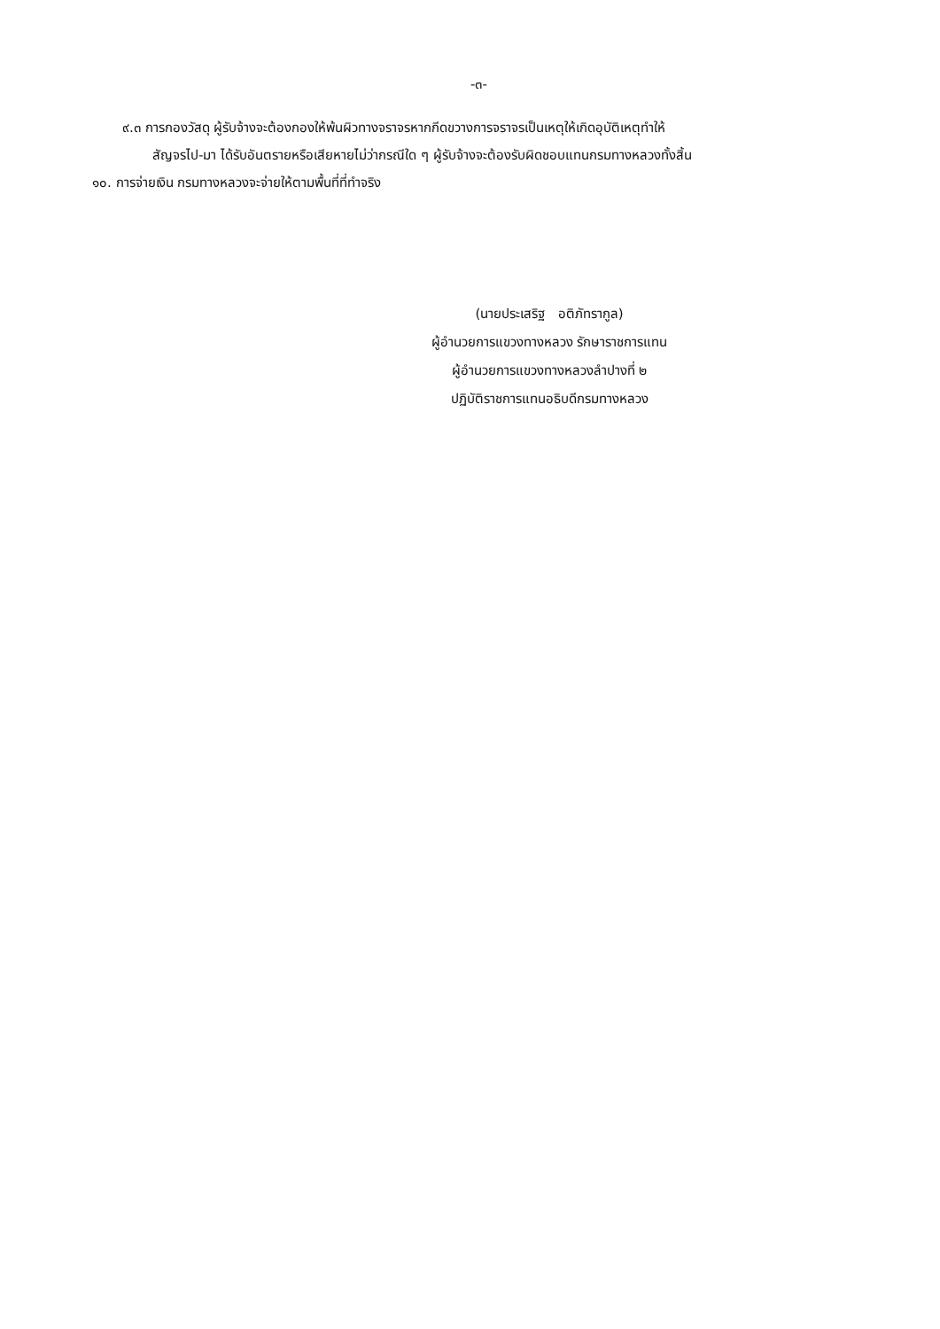-๓-
๙.๓ การกองวัสดุ ผู้รับจ้างจะต้องกองให้พ้นผิวทางจราจรหากกีดขวางการจราจรเป็นเหตุให้เกิดอุบัติเหตุทำให้
สัญจรไป-มา ได้รับอันตรายหรือเสียหายไม่ว่ากรณีใด ๆ ผู้รับจ้างจะต้องรับผิดชอบแทนกรมทางหลวงทั้งสิ้น
๑๐. การจ่ายเงิน กรมทางหลวงจะจ่ายให้ตามพื้นที่ที่ทำจริง
(นายประเสริฐ อติภัทรากูล)
ผู้อำนวยการแขวงทางหลวง รักษาราชการแทน
ผู้อำนวยการแขวงทางหลวงลำปางที่ ๒
ปฏิบัติราชการแทนอธิบดีกรมทางหลวง